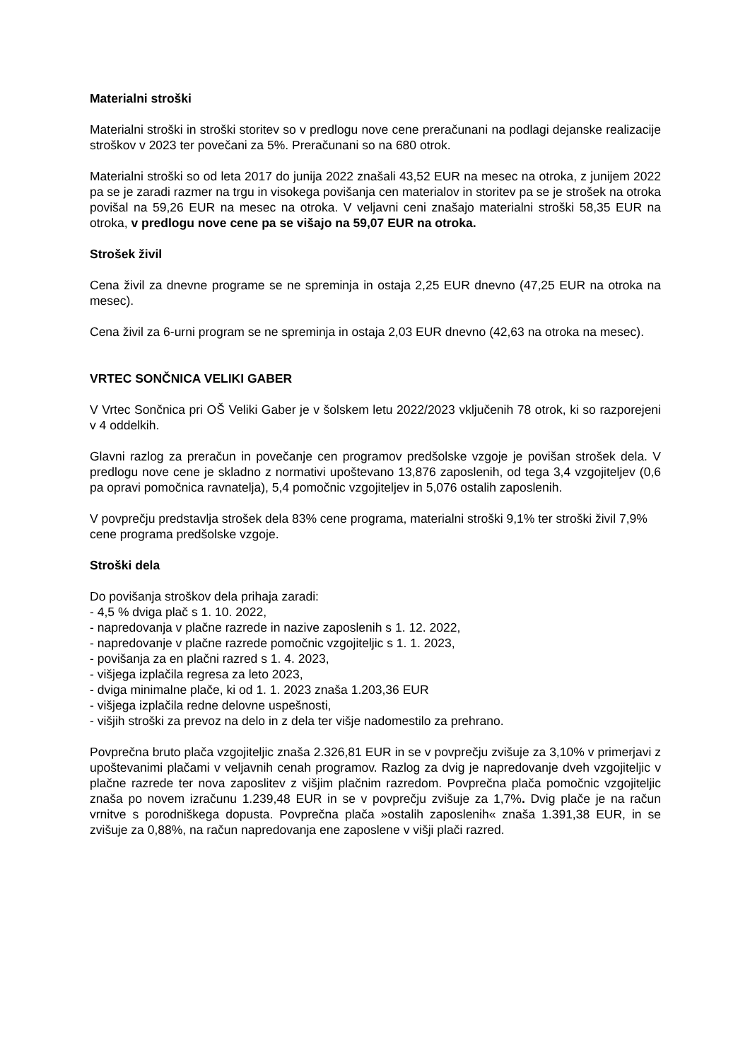Materialni stroški
Materialni stroški in stroški storitev so v predlogu nove cene preračunani na podlagi dejanske realizacije stroškov v 2023 ter povečani za 5%. Preračunani so na 680 otrok.
Materialni stroški so od leta 2017 do junija 2022 znašali 43,52 EUR na mesec na otroka, z junijem 2022 pa se je zaradi razmer na trgu in visokega povišanja cen materialov in storitev pa se je strošek na otroka povišal na 59,26 EUR na mesec na otroka. V veljavni ceni znašajo materialni stroški 58,35 EUR na otroka, v predlogu nove cene pa se višajo na 59,07 EUR na otroka.
Strošek živil
Cena živil za dnevne programe se ne spreminja in ostaja 2,25 EUR dnevno (47,25 EUR na otroka na mesec).
Cena živil za 6-urni program se ne spreminja in ostaja 2,03 EUR dnevno (42,63 na otroka na mesec).
VRTEC SONČNICA VELIKI GABER
V Vrtec Sončnica pri OŠ Veliki Gaber je v šolskem letu 2022/2023 vključenih 78 otrok, ki so razporejeni v 4 oddelkih.
Glavni razlog za preračun in povečanje cen programov predšolske vzgoje je povišan strošek dela. V predlogu nove cene je skladno z normativi upoštevano 13,876 zaposlenih, od tega 3,4 vzgojiteljev (0,6 pa opravi pomočnica ravnatelja), 5,4 pomočnic vzgojiteljev in 5,076 ostalih zaposlenih.
V povprečju predstavlja strošek dela 83% cene programa, materialni stroški 9,1% ter stroški živil 7,9% cene programa predšolske vzgoje.
Stroški dela
Do povišanja stroškov dela prihaja zaradi:
- 4,5 % dviga plač s 1. 10. 2022,
- napredovanja v plačne razrede in nazive zaposlenih s 1. 12. 2022,
- napredovanje v plačne razrede pomočnic vzgojiteljic s 1. 1. 2023,
- povišanja za en plačni razred s 1. 4. 2023,
- višjega izplačila regresa za leto 2023,
- dviga minimalne plače, ki od 1. 1. 2023 znaša 1.203,36 EUR
- višjega izplačila redne delovne uspešnosti,
- višjih stroški za prevoz na delo in z dela ter višje nadomestilo za prehrano.
Povprečna bruto plača vzgojiteljic znaša 2.326,81 EUR in se v povprečju zvišuje za 3,10% v primerjavi z upoštevanimi plačami v veljavnih cenah programov. Razlog za dvig je napredovanje dveh vzgojiteljic v plačne razrede ter nova zaposlitev z višjim plačnim razredom. Povprečna plača pomočnic vzgojiteljic znaša po novem izračunu 1.239,48 EUR in se v povprečju zvišuje za 1,7%. Dvig plače je na račun vrnitve s porodniškega dopusta. Povprečna plača »ostalih zaposlenih« znaša 1.391,38 EUR, in se zvišuje za 0,88%, na račun napredovanja ene zaposlene v višji plači razred.